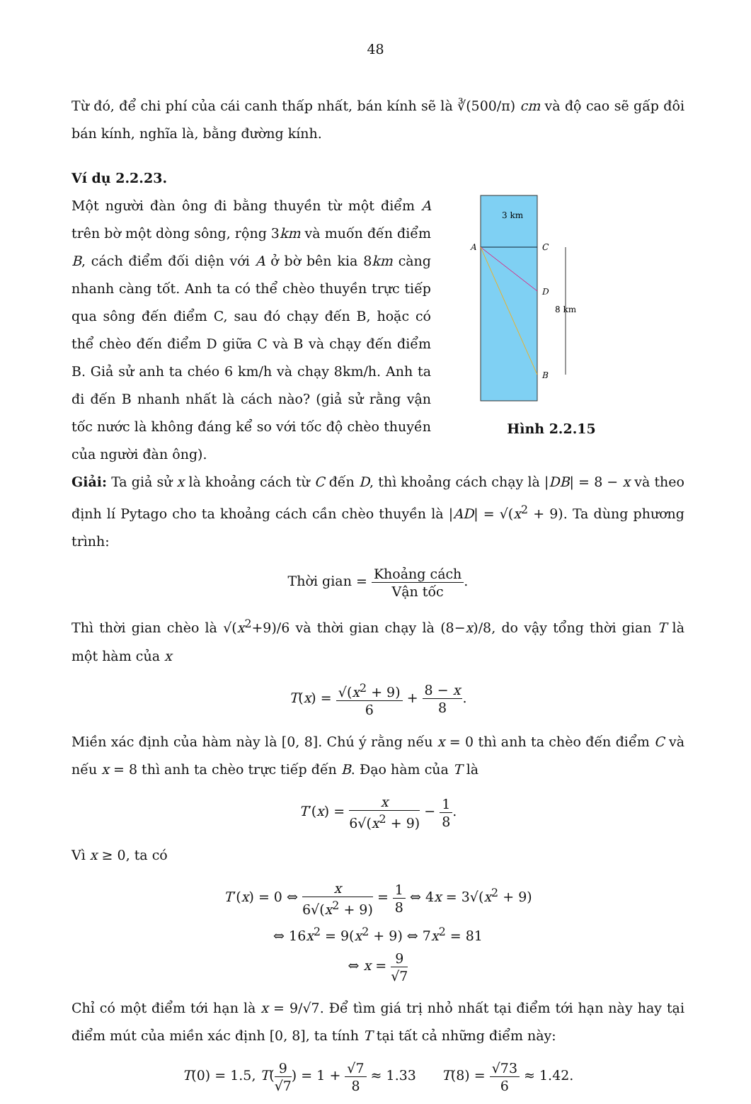48
Từ đó, để chi phí của cái canh thấp nhất, bán kính sẽ là ∛(500/π) cm và độ cao sẽ gấp đôi bán kính, nghĩa là, bằng đường kính.
Ví dụ 2.2.23.
Một người đàn ông đi bằng thuyền từ một điểm A trên bờ một dòng sông, rộng 3km và muốn đến điểm B, cách điểm đối diện với A ở bờ bên kia 8km càng nhanh càng tốt. Anh ta có thể chèo thuyền trực tiếp qua sông đến điểm C, sau đó chạy đến B, hoặc có thể chèo đến điểm D giữa C và B và chạy đến điểm B. Giả sử anh ta chéo 6 km/h và chạy 8km/h. Anh ta đi đến B nhanh nhất là cách nào? (giả sử rằng vận tốc nước là không đáng kể so với tốc độ chèo thuyền của người đàn ông).
3 km
A
C
D
B
8 km
Hình 2.2.15
Giải: Ta giả sử x là khoảng cách từ C đến D, thì khoảng cách chạy là |DB| = 8 − x và theo định lí Pytago cho ta khoảng cách cần chèo thuyền là |AD| = √(x<sup>2</sup> + 9). Ta dùng phương trình:
Thời gian = Khoảng cách Vận tốc.
Thì thời gian chèo là √(x<sup>2</sup>+9)/6 và thời gian chạy là (8−x)/8, do vậy tổng thời gian T là một hàm của x
T(x) = √(x<sup>2</sup> + 9) 6 + 8 − x 8.
Miền xác định của hàm này là [0, 8]. Chú ý rằng nếu x = 0 thì anh ta chèo đến điểm C và nếu x = 8 thì anh ta chèo trực tiếp đến B. Đạo hàm của T là
T′(x) = x 6√(x<sup>2</sup> + 9) − 1 8.
Vì x ≥ 0, ta có
T′(x) = 0 ⇔ x 6√(x<sup>2</sup> + 9) = 1 8 ⇔ 4x = 3√(x<sup>2</sup> + 9)
⇔ 16x<sup>2</sup> = 9(x<sup>2</sup> + 9) ⇔ 7x<sup>2</sup> = 81
⇔ x = 9 √7
Chỉ có một điểm tới hạn là x = 9/√7. Để tìm giá trị nhỏ nhất tại điểm tới hạn này hay tại điểm mút của miền xác định [0, 8], ta tính T tại tất cả những điểm này:
T(0) = 1.5, T(9 √7) = 1 + √7 8 ≈ 1.33 T(8) = √73 6 ≈ 1.42.